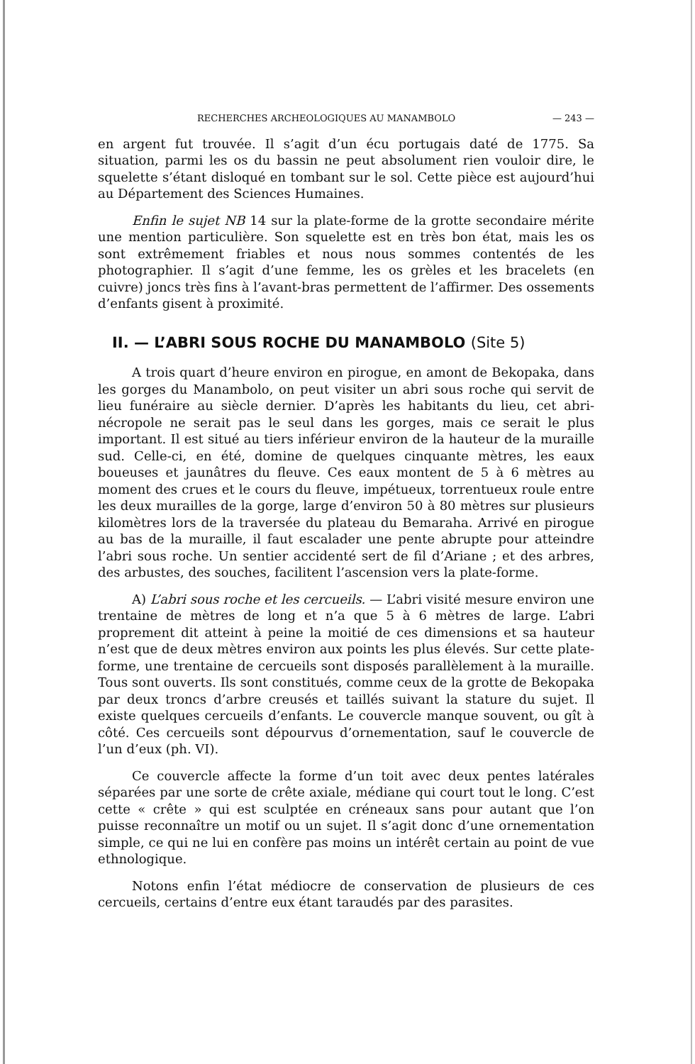RECHERCHES ARCHEOLOGIQUES AU MANAMBOLO — 243 —
en argent fut trouvée. Il s’agit d’un écu portugais daté de 1775. Sa situation, parmi les os du bassin ne peut absolument rien vouloir dire, le squelette s’étant disloqué en tombant sur le sol. Cette pièce est aujourd’hui au Département des Sciences Humaines.
Enfin le sujet NB 14 sur la plate-forme de la grotte secondaire mérite une mention particulière. Son squelette est en très bon état, mais les os sont extrêmement friables et nous nous sommes contentés de les photographier. Il s’agit d’une femme, les os grèles et les bracelets (en cuivre) joncs très fins à l’avant-bras permettent de l’affirmer. Des ossements d’enfants gisent à proximité.
II. — L’ABRI SOUS ROCHE DU MANAMBOLO (Site 5)
A trois quart d’heure environ en pirogue, en amont de Bekopaka, dans les gorges du Manambolo, on peut visiter un abri sous roche qui servit de lieu funéraire au siècle dernier. D’après les habitants du lieu, cet abri-nécropole ne serait pas le seul dans les gorges, mais ce serait le plus important. Il est situé au tiers inférieur environ de la hauteur de la muraille sud. Celle-ci, en été, domine de quelques cinquante mètres, les eaux boueuses et jaunâtres du fleuve. Ces eaux montent de 5 à 6 mètres au moment des crues et le cours du fleuve, impétueux, torrentueux roule entre les deux murailles de la gorge, large d’environ 50 à 80 mètres sur plusieurs kilomètres lors de la traversée du plateau du Bemaraha. Arrivé en pirogue au bas de la muraille, il faut escalader une pente abrupte pour atteindre l’abri sous roche. Un sentier accidenté sert de fil d’Ariane ; et des arbres, des arbustes, des souches, facilitent l’ascension vers la plate-forme.
A) L’abri sous roche et les cercueils. — L’abri visité mesure environ une trentaine de mètres de long et n’a que 5 à 6 mètres de large. L’abri proprement dit atteint à peine la moitié de ces dimensions et sa hauteur n’est que de deux mètres environ aux points les plus élevés. Sur cette plate-forme, une trentaine de cercueils sont disposés parallèlement à la muraille. Tous sont ouverts. Ils sont constitués, comme ceux de la grotte de Bekopaka par deux troncs d’arbre creusés et taillés suivant la stature du sujet. Il existe quelques cercueils d’enfants. Le couvercle manque souvent, ou gît à côté. Ces cercueils sont dépourvus d’ornementation, sauf le couvercle de l’un d’eux (ph. VI).
Ce couvercle affecte la forme d’un toit avec deux pentes latérales séparées par une sorte de crête axiale, médiane qui court tout le long. C’est cette « crête » qui est sculptée en créneaux sans pour autant que l’on puisse reconnaître un motif ou un sujet. Il s’agit donc d’une ornementation simple, ce qui ne lui en confère pas moins un intérêt certain au point de vue ethnologique.
Notons enfin l’état médiocre de conservation de plusieurs de ces cercueils, certains d’entre eux étant taraudés par des parasites.